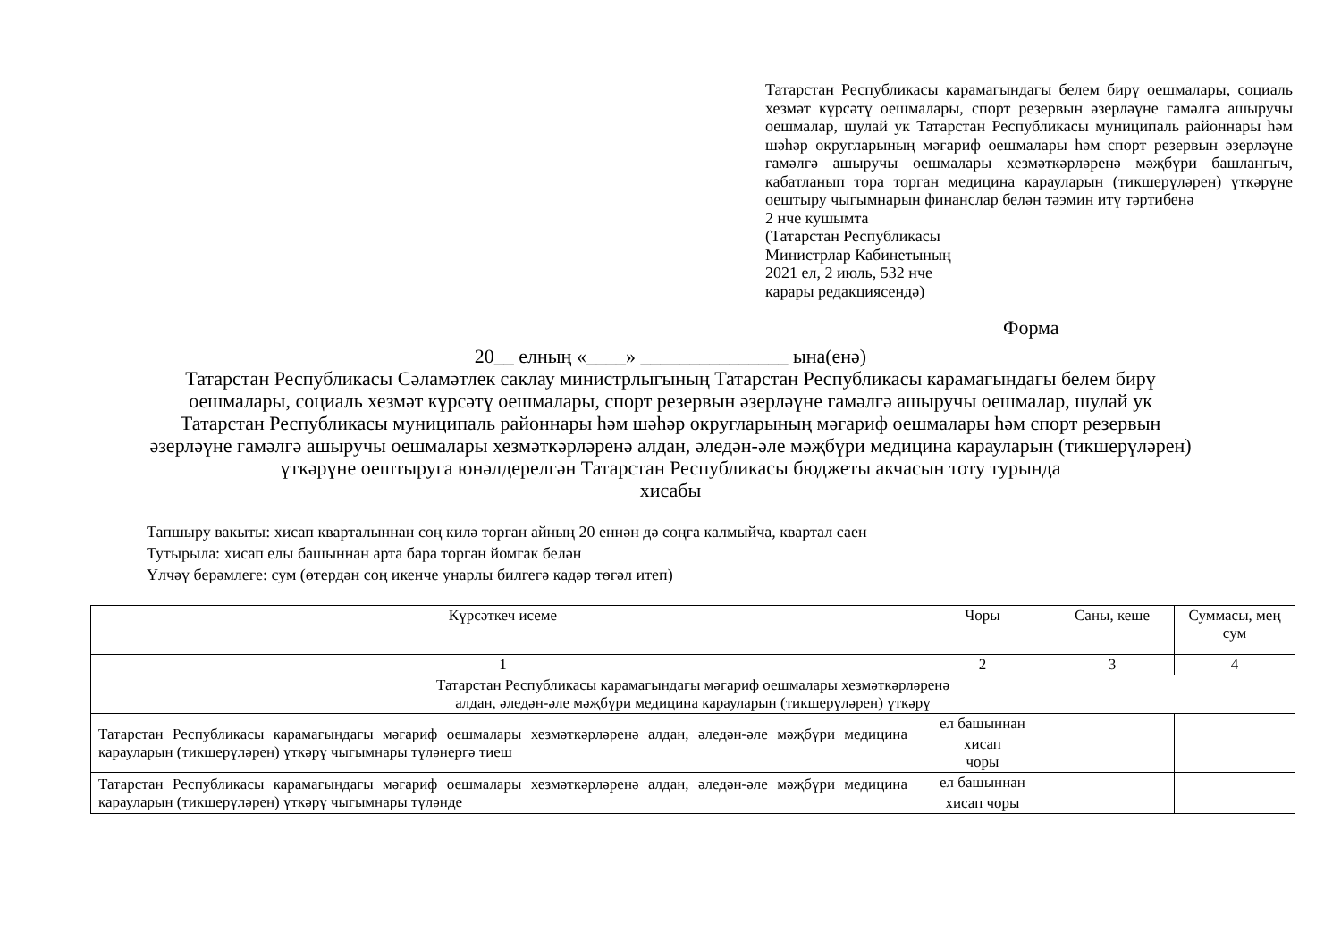Татарстан Республикасы карамагындагы белем бирү оешмалары, социаль хезмәт күрсәтү оешмалары, спорт резервын әзерләүне гамәлгә ашыручы оешмалар, шулай ук Татарстан Республикасы муниципаль районнары һәм шәһәр округларының мәгариф оешмалары һәм спорт резервын әзерләүне гамәлгә ашыручы оешмалары хезмәткәрләренә мәҗбүри башлангыч, кабатланып тора торган медицина карауларын (тикшерүләрен) үткәрүне оештыру чыгымнарын финанслар белән тәэмин итү тәртибенә
2 нче кушымта
(Татарстан Республикасы
Министрлар Кабинетының
2021 ел, 2 июль, 532 нче
карары редакциясендә)
Форма
20__ елның «____» _______________ ына(енә)
Татарстан Республикасы Сәламәтлек саклау министрлыгының Татарстан Республикасы карамагындагы белем бирү
оешмалары, социаль хезмәт күрсәтү оешмалары, спорт резервын әзерләүне гамәлгә ашыручы оешмалар, шулай ук
Татарстан Республикасы муниципаль районнары һәм шәһәр округларының мәгариф оешмалары һәм спорт резервын
әзерләүне гамәлгә ашыручы оешмалары хезмәткәрләренә алдан, әледән-әле мәҗбүри медицина карауларын (тикшерүләрен)
үткәрүне оештыруга юнәлдерелгән Татарстан Республикасы бюджеты акчасын тоту турында
хисабы
Тапшыру вакыты: хисап кварталыннан соң килә торган айның 20 еннән дә соңга калмыйча, квартал саен
Тутырыла: хисап елы башыннан арта бара торган йомгак белән
Үлчәү берәмлеге: сум (өтердән соң икенче унарлы билгегә кадәр төгәл итеп)
| Күрсәткеч исеме | Чоры | Саны, кеше | Суммасы, мең сум |
| --- | --- | --- | --- |
| 1 | 2 | 3 | 4 |
| Татарстан Республикасы карамагындагы мәгариф оешмалары хезмәткәрләренә алдан, әледән-әле мәҗбүри медицина карауларын (тикшерүләрен) үткәрү | | | |
| Татарстан Республикасы карамагындагы мәгариф оешмалары хезмәткәрләренә алдан, әледән-әле мәҗбүри медицина карауларын (тикшерүләрен) үткәрү чыгымнары түләнергә тиеш | ел башыннан | | |
| | хисап чоры | | |
| Татарстан Республикасы карамагындагы мәгариф оешмалары хезмәткәрләренә алдан, әледән-әле мәҗбүри медицина карауларын (тикшерүләрен) үткәрү чыгымнары түләнде | ел башыннан | | |
| | хисап чоры | | |